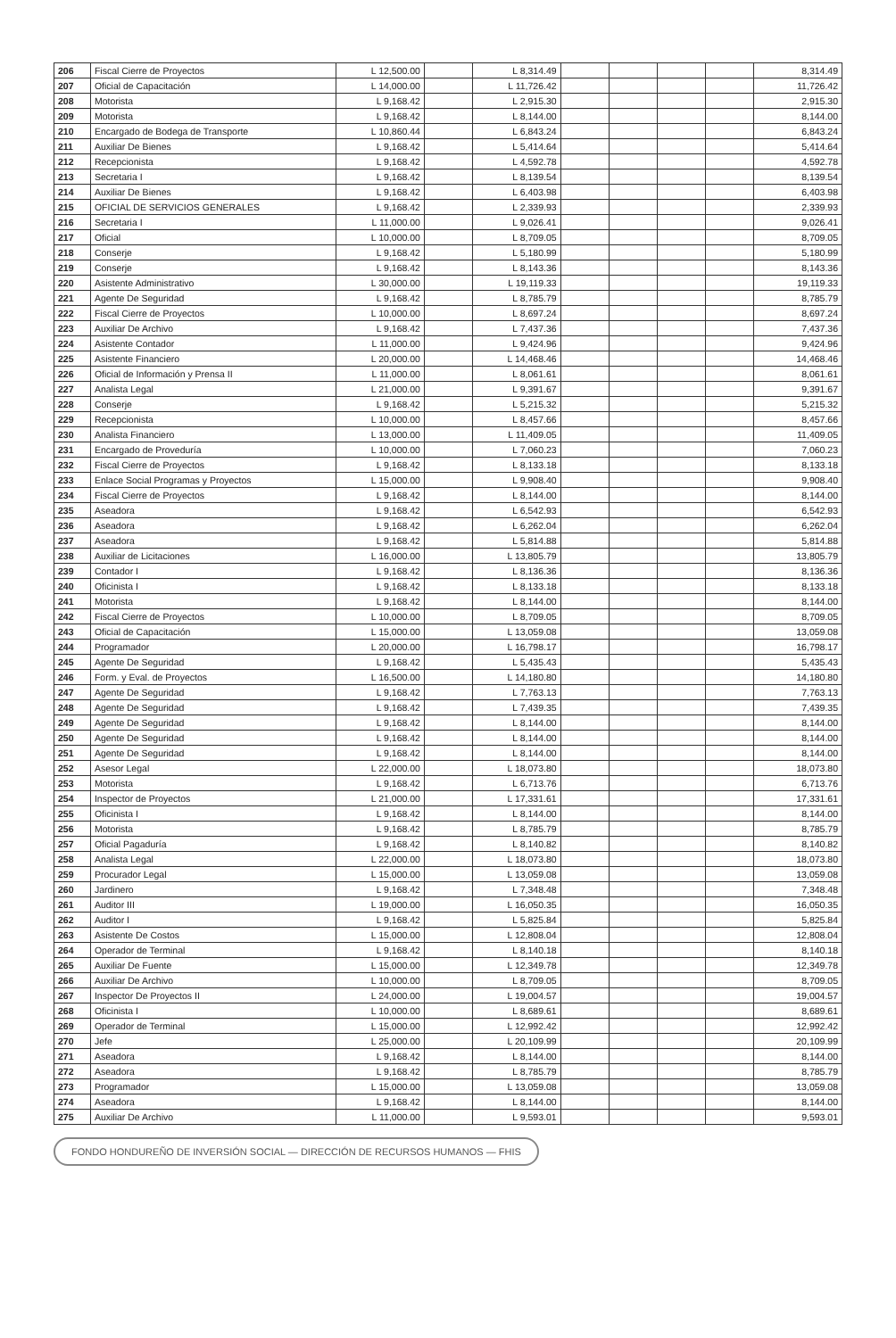| 206 | Fiscal Cierre de Proyectos | L 12,500.00 | | L 8,314.49 | | | | | 8,314.49 |
| 207 | Oficial de Capacitación | L 14,000.00 | | L 11,726.42 | | | | | 11,726.42 |
| 208 | Motorista | L 9,168.42 | | L 2,915.30 | | | | | 2,915.30 |
| 209 | Motorista | L 9,168.42 | | L 8,144.00 | | | | | 8,144.00 |
| 210 | Encargado de Bodega de Transporte | L 10,860.44 | | L 6,843.24 | | | | | 6,843.24 |
| 211 | Auxiliar De Bienes | L 9,168.42 | | L 5,414.64 | | | | | 5,414.64 |
| 212 | Recepcionista | L 9,168.42 | | L 4,592.78 | | | | | 4,592.78 |
| 213 | Secretaria I | L 9,168.42 | | L 8,139.54 | | | | | 8,139.54 |
| 214 | Auxiliar De Bienes | L 9,168.42 | | L 6,403.98 | | | | | 6,403.98 |
| 215 | OFICIAL DE SERVICIOS GENERALES | L 9,168.42 | | L 2,339.93 | | | | | 2,339.93 |
| 216 | Secretaria I | L 11,000.00 | | L 9,026.41 | | | | | 9,026.41 |
| 217 | Oficial | L 10,000.00 | | L 8,709.05 | | | | | 8,709.05 |
| 218 | Conserje | L 9,168.42 | | L 5,180.99 | | | | | 5,180.99 |
| 219 | Conserje | L 9,168.42 | | L 8,143.36 | | | | | 8,143.36 |
| 220 | Asistente Administrativo | L 30,000.00 | | L 19,119.33 | | | | | 19,119.33 |
| 221 | Agente De Seguridad | L 9,168.42 | | L 8,785.79 | | | | | 8,785.79 |
| 222 | Fiscal Cierre de Proyectos | L 10,000.00 | | L 8,697.24 | | | | | 8,697.24 |
| 223 | Auxiliar De Archivo | L 9,168.42 | | L 7,437.36 | | | | | 7,437.36 |
| 224 | Asistente Contador | L 11,000.00 | | L 9,424.96 | | | | | 9,424.96 |
| 225 | Asistente Financiero | L 20,000.00 | | L 14,468.46 | | | | | 14,468.46 |
| 226 | Oficial de Información y Prensa II | L 11,000.00 | | L 8,061.61 | | | | | 8,061.61 |
| 227 | Analista Legal | L 21,000.00 | | L 9,391.67 | | | | | 9,391.67 |
| 228 | Conserje | L 9,168.42 | | L 5,215.32 | | | | | 5,215.32 |
| 229 | Recepcionista | L 10,000.00 | | L 8,457.66 | | | | | 8,457.66 |
| 230 | Analista Financiero | L 13,000.00 | | L 11,409.05 | | | | | 11,409.05 |
| 231 | Encargado de Proveduría | L 10,000.00 | | L 7,060.23 | | | | | 7,060.23 |
| 232 | Fiscal Cierre de Proyectos | L 9,168.42 | | L 8,133.18 | | | | | 8,133.18 |
| 233 | Enlace Social Programas y Proyectos | L 15,000.00 | | L 9,908.40 | | | | | 9,908.40 |
| 234 | Fiscal Cierre de Proyectos | L 9,168.42 | | L 8,144.00 | | | | | 8,144.00 |
| 235 | Aseadora | L 9,168.42 | | L 6,542.93 | | | | | 6,542.93 |
| 236 | Aseadora | L 9,168.42 | | L 6,262.04 | | | | | 6,262.04 |
| 237 | Aseadora | L 9,168.42 | | L 5,814.88 | | | | | 5,814.88 |
| 238 | Auxiliar de Licitaciones | L 16,000.00 | | L 13,805.79 | | | | | 13,805.79 |
| 239 | Contador I | L 9,168.42 | | L 8,136.36 | | | | | 8,136.36 |
| 240 | Oficinista I | L 9,168.42 | | L 8,133.18 | | | | | 8,133.18 |
| 241 | Motorista | L 9,168.42 | | L 8,144.00 | | | | | 8,144.00 |
| 242 | Fiscal Cierre de Proyectos | L 10,000.00 | | L 8,709.05 | | | | | 8,709.05 |
| 243 | Oficial de Capacitación | L 15,000.00 | | L 13,059.08 | | | | | 13,059.08 |
| 244 | Programador | L 20,000.00 | | L 16,798.17 | | | | | 16,798.17 |
| 245 | Agente De Seguridad | L 9,168.42 | | L 5,435.43 | | | | | 5,435.43 |
| 246 | Form. y Eval. de Proyectos | L 16,500.00 | | L 14,180.80 | | | | | 14,180.80 |
| 247 | Agente De Seguridad | L 9,168.42 | | L 7,763.13 | | | | | 7,763.13 |
| 248 | Agente De Seguridad | L 9,168.42 | | L 7,439.35 | | | | | 7,439.35 |
| 249 | Agente De Seguridad | L 9,168.42 | | L 8,144.00 | | | | | 8,144.00 |
| 250 | Agente De Seguridad | L 9,168.42 | | L 8,144.00 | | | | | 8,144.00 |
| 251 | Agente De Seguridad | L 9,168.42 | | L 8,144.00 | | | | | 8,144.00 |
| 252 | Asesor Legal | L 22,000.00 | | L 18,073.80 | | | | | 18,073.80 |
| 253 | Motorista | L 9,168.42 | | L 6,713.76 | | | | | 6,713.76 |
| 254 | Inspector de Proyectos | L 21,000.00 | | L 17,331.61 | | | | | 17,331.61 |
| 255 | Oficinista I | L 9,168.42 | | L 8,144.00 | | | | | 8,144.00 |
| 256 | Motorista | L 9,168.42 | | L 8,785.79 | | | | | 8,785.79 |
| 257 | Oficial Pagaduría | L 9,168.42 | | L 8,140.82 | | | | | 8,140.82 |
| 258 | Analista Legal | L 22,000.00 | | L 18,073.80 | | | | | 18,073.80 |
| 259 | Procurador Legal | L 15,000.00 | | L 13,059.08 | | | | | 13,059.08 |
| 260 | Jardinero | L 9,168.42 | | L 7,348.48 | | | | | 7,348.48 |
| 261 | Auditor III | L 19,000.00 | | L 16,050.35 | | | | | 16,050.35 |
| 262 | Auditor I | L 9,168.42 | | L 5,825.84 | | | | | 5,825.84 |
| 263 | Asistente De Costos | L 15,000.00 | | L 12,808.04 | | | | | 12,808.04 |
| 264 | Operador de Terminal | L 9,168.42 | | L 8,140.18 | | | | | 8,140.18 |
| 265 | Auxiliar De Fuente | L 15,000.00 | | L 12,349.78 | | | | | 12,349.78 |
| 266 | Auxiliar De Archivo | L 10,000.00 | | L 8,709.05 | | | | | 8,709.05 |
| 267 | Inspector De Proyectos II | L 24,000.00 | | L 19,004.57 | | | | | 19,004.57 |
| 268 | Oficinista I | L 10,000.00 | | L 8,689.61 | | | | | 8,689.61 |
| 269 | Operador de Terminal | L 15,000.00 | | L 12,992.42 | | | | | 12,992.42 |
| 270 | Jefe | L 25,000.00 | | L 20,109.99 | | | | | 20,109.99 |
| 271 | Aseadora | L 9,168.42 | | L 8,144.00 | | | | | 8,144.00 |
| 272 | Aseadora | L 9,168.42 | | L 8,785.79 | | | | | 8,785.79 |
| 273 | Programador | L 15,000.00 | | L 13,059.08 | | | | | 13,059.08 |
| 274 | Aseadora | L 9,168.42 | | L 8,144.00 | | | | | 8,144.00 |
| 275 | Auxiliar De Archivo | L 11,000.00 | | L 9,593.01 | | | | | 9,593.01 |
FONDO HONDUREÑO DE INVERSIÓN SOCIAL — DIRECCIÓN DE RECURSOS HUMANOS — FHIS